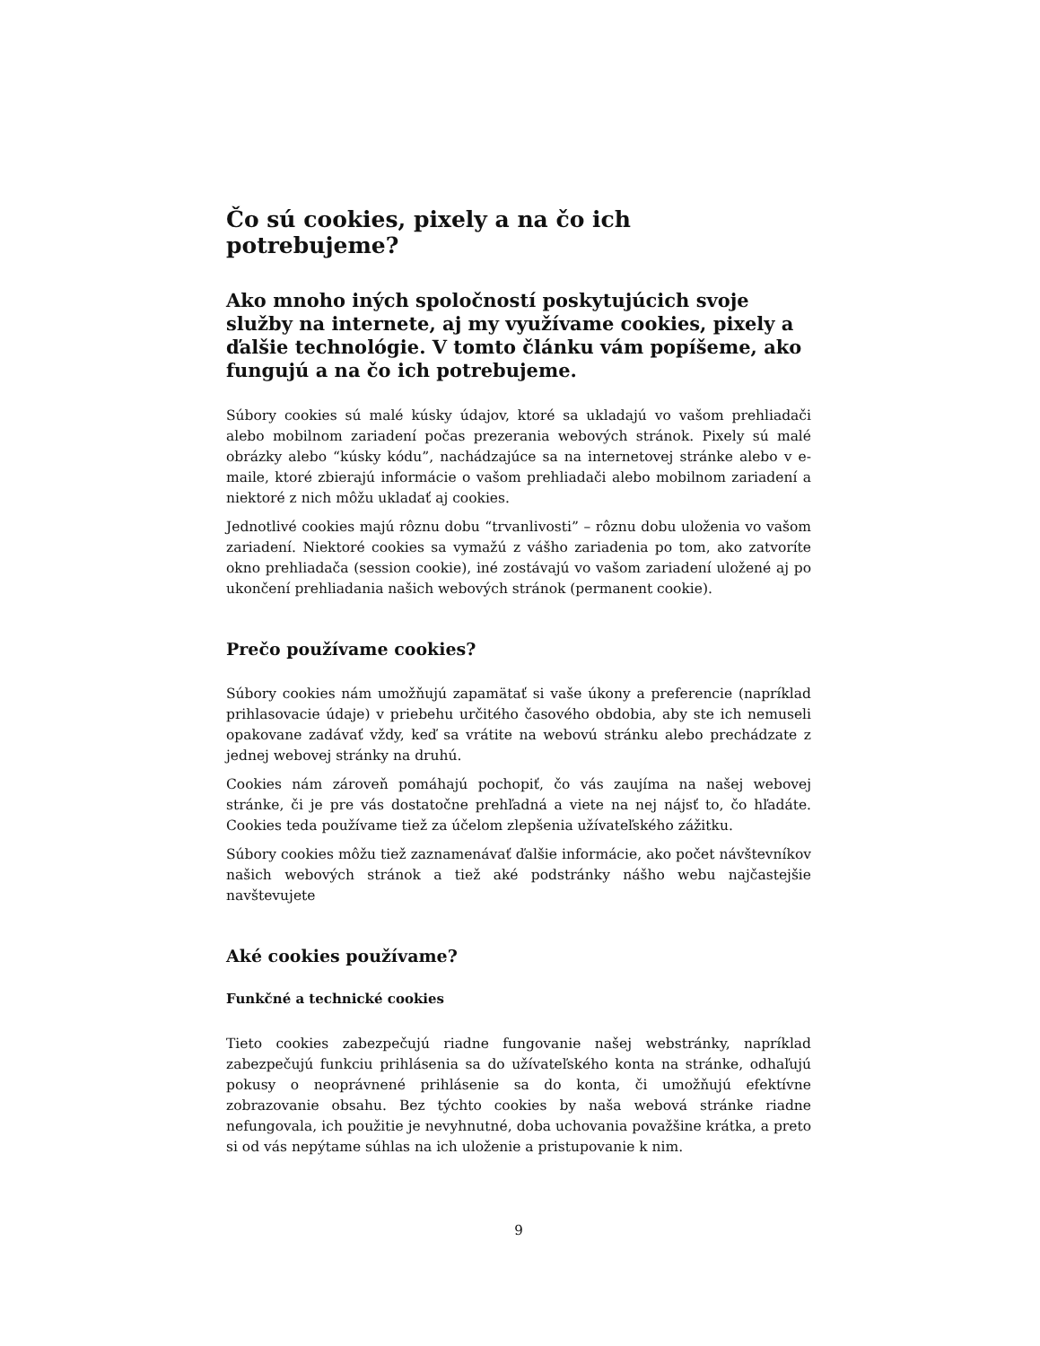Čo sú cookies, pixely a na čo ich potrebujeme?
Ako mnoho iných spoločností poskytujúcich svoje služby na internete, aj my využívame cookies, pixely a ďalšie technológie. V tomto článku vám popíšeme, ako fungujú a na čo ich potrebujeme.
Súbory cookies sú malé kúsky údajov, ktoré sa ukladajú vo vašom prehliadači alebo mobilnom zariadení počas prezerania webových stránok. Pixely sú malé obrázky alebo “kúsky kódu”, nachádzajúce sa na internetovej stránke alebo v e-maile, ktoré zbierajú informácie o vašom prehliadači alebo mobilnom zariadení a niektoré z nich môžu ukladať aj cookies.
Jednotlivé cookies majú rôznu dobu “trvanlivosti” – rôznu dobu uloženia vo vašom zariadení. Niektoré cookies sa vymažú z vášho zariadenia po tom, ako zatvoríte okno prehliadača (session cookie), iné zostávajú vo vašom zariadení uložené aj po ukončení prehliadania našich webových stránok (permanent cookie).
Prečo používame cookies?
Súbory cookies nám umožňujú zapamätať si vaše úkony a preferencie (napríklad prihlasovacie údaje) v priebehu určitého časového obdobia, aby ste ich nemuseli opakovane zadávať vždy, keď sa vrátite na webovú stránku alebo prechádzate z jednej webovej stránky na druhú.
Cookies nám zároveň pomáhajú pochopiť, čo vás zaujíma na našej webovej stránke, či je pre vás dostatočne prehľadná a viete na nej nájsť to, čo hľadáte. Cookies teda používame tiež za účelom zlepšenia užívateľského zážitku.
Súbory cookies môžu tiež zaznamenávať ďalšie informácie, ako počet návštevníkov našich webových stránok a tiež aké podstránky nášho webu najčastejšie navštevujete
Aké cookies používame?
Funkčné a technické cookies
Tieto cookies zabezpečujú riadne fungovanie našej webstránky, napríklad zabezpečujú funkciu prihlásenia sa do užívateľského konta na stránke, odhaľujú pokusy o neoprávnené prihlásenie sa do konta, či umožňujú efektívne zobrazovanie obsahu. Bez týchto cookies by naša webová stránke riadne nefungovala, ich použitie je nevyhnutné, doba uchovania považšine krátka, a preto si od vás nepýtame súhlas na ich uloženie a pristupovanie k nim.
9